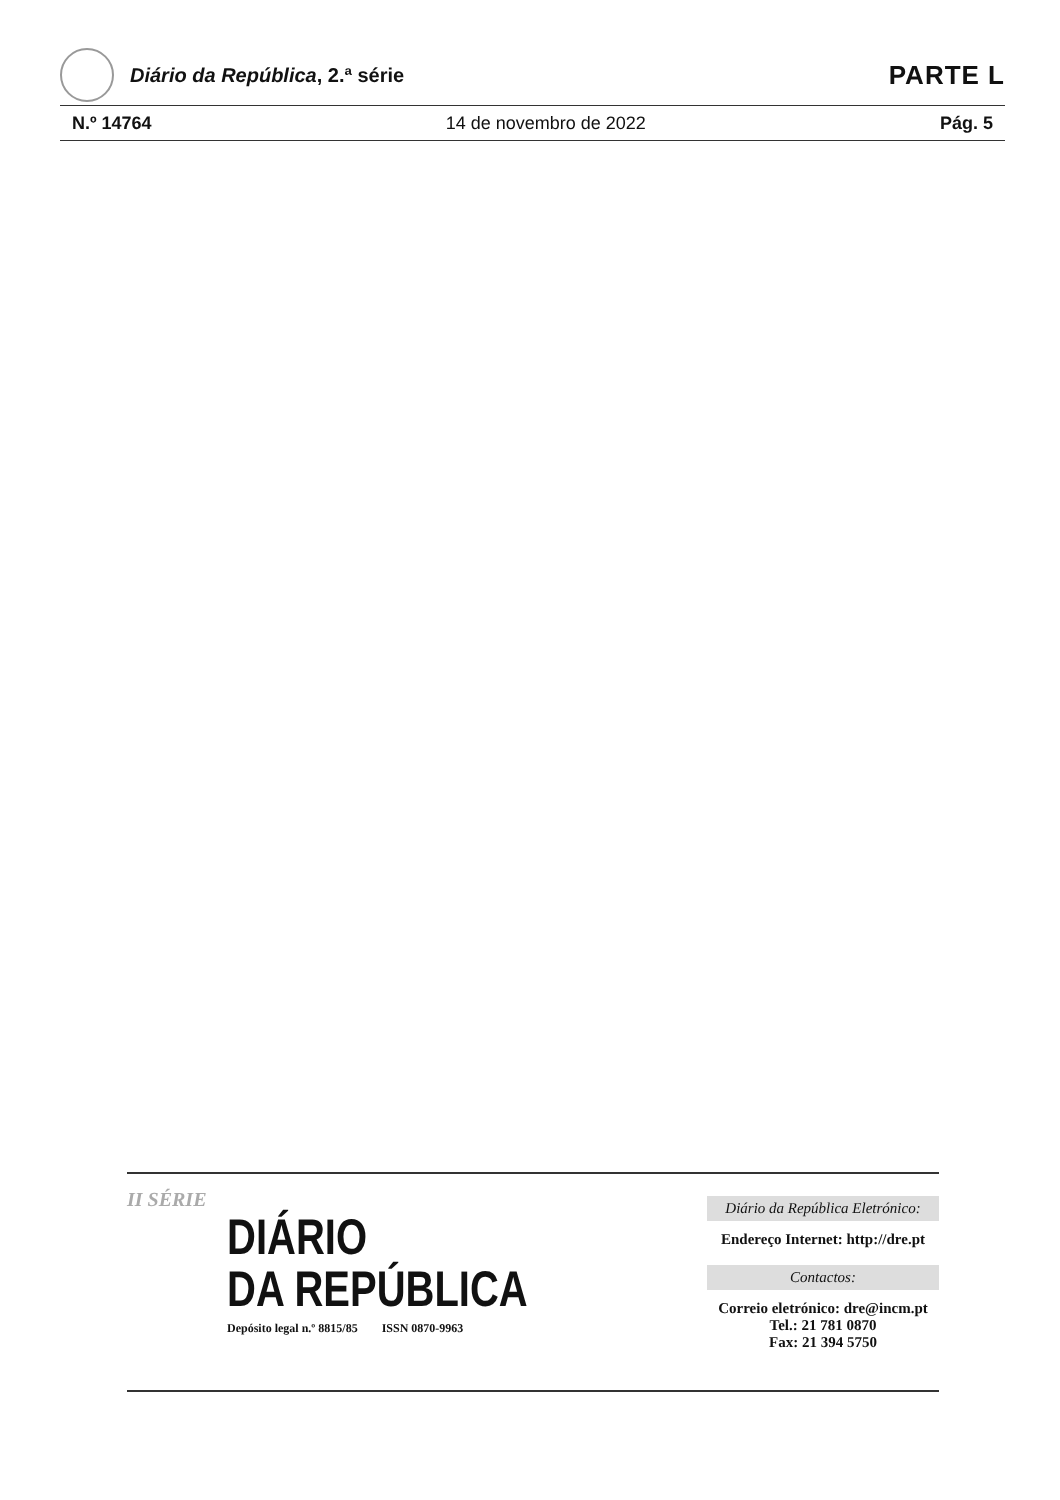Diário da República, 2.ª série
PARTE L
N.º 14764 14 de novembro de 2022 Pág. 5
II SÉRIE
DIÁRIO
DA REPÚBLICA
Depósito legal n.º 8815/85 ISSN 0870-9963
Diário da República Eletrónico:
Endereço Internet: http://dre.pt
Contactos:
Correio eletrónico: dre@incm.pt
Tel.: 21 781 0870
Fax: 21 394 5750